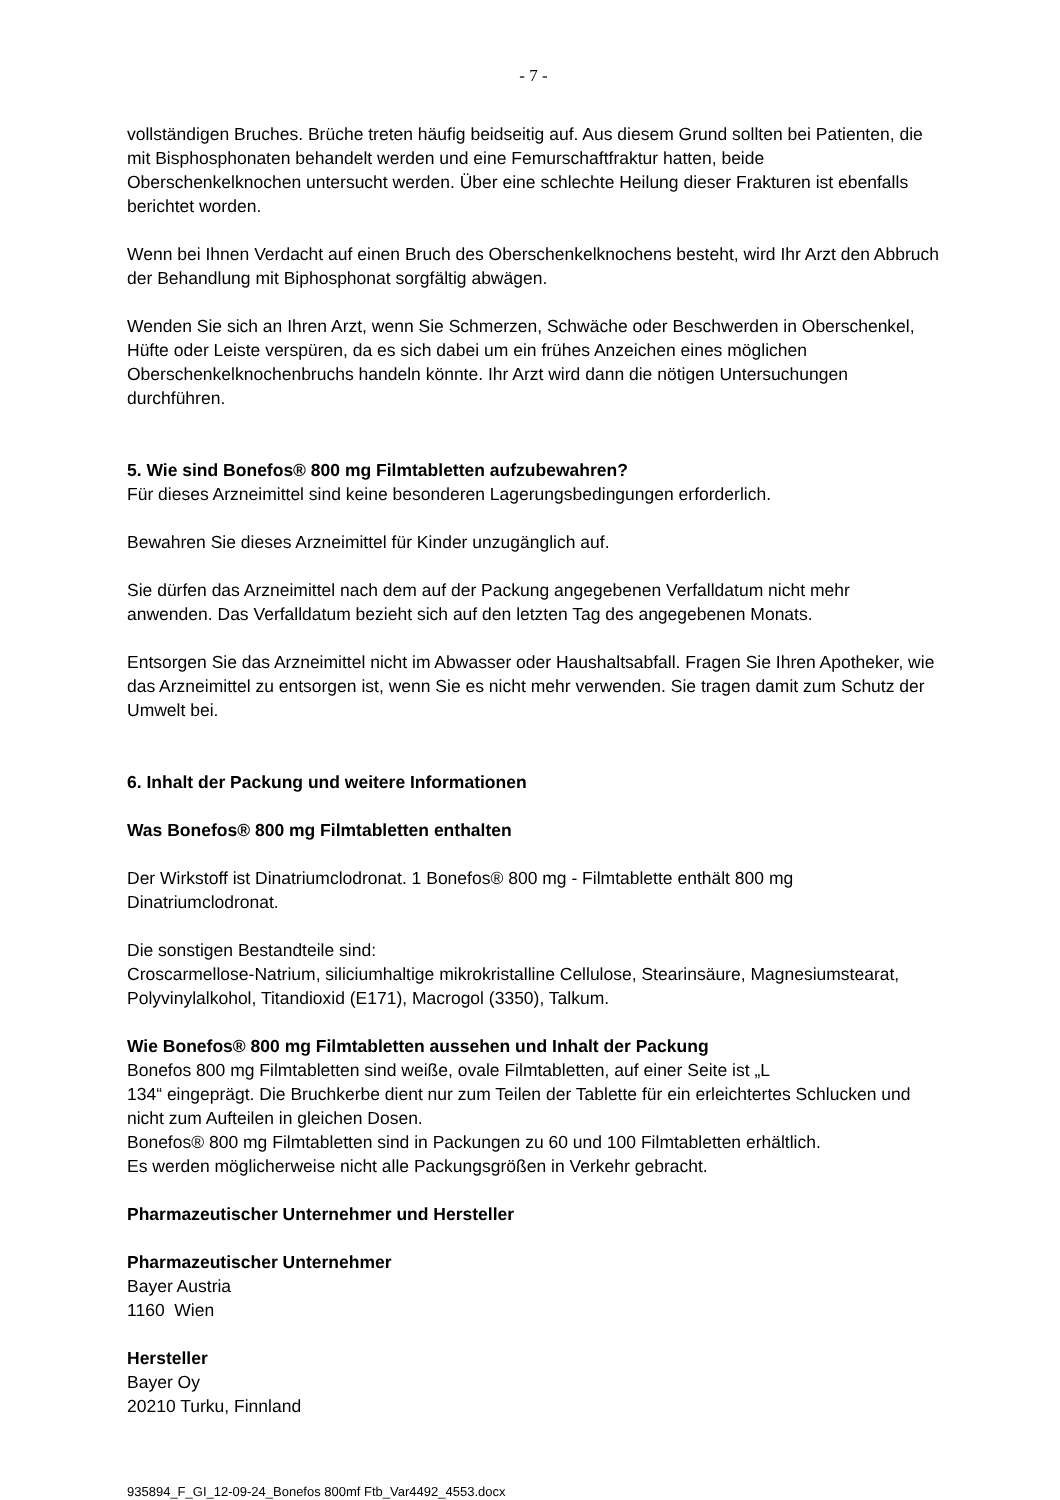- 7 -
vollständigen Bruches. Brüche treten häufig beidseitig auf. Aus diesem Grund sollten bei Patienten, die mit Bisphosphonaten behandelt werden und eine Femurschaftfraktur hatten, beide Oberschenkelknochen untersucht werden. Über eine schlechte Heilung dieser Frakturen ist ebenfalls berichtet worden.
Wenn bei Ihnen Verdacht auf einen Bruch des Oberschenkelknochens besteht, wird Ihr Arzt den Abbruch der Behandlung mit Biphosphonat sorgfältig abwägen.
Wenden Sie sich an Ihren Arzt, wenn Sie Schmerzen, Schwäche oder Beschwerden in Oberschenkel, Hüfte oder Leiste verspüren, da es sich dabei um ein frühes Anzeichen eines möglichen Oberschenkelknochenbruchs handeln könnte. Ihr Arzt wird dann die nötigen Untersuchungen durchführen.
5. Wie sind Bonefos® 800 mg Filmtabletten aufzubewahren?
Für dieses Arzneimittel sind keine besonderen Lagerungsbedingungen erforderlich.
Bewahren Sie dieses Arzneimittel für Kinder unzugänglich auf.
Sie dürfen das Arzneimittel nach dem auf der Packung angegebenen Verfalldatum nicht mehr anwenden. Das Verfalldatum bezieht sich auf den letzten Tag des angegebenen Monats.
Entsorgen Sie das Arzneimittel nicht im Abwasser oder Haushaltsabfall. Fragen Sie Ihren Apotheker, wie das Arzneimittel zu entsorgen ist, wenn Sie es nicht mehr verwenden. Sie tragen damit zum Schutz der Umwelt bei.
6. Inhalt der Packung und weitere Informationen
Was Bonefos® 800 mg Filmtabletten enthalten
Der Wirkstoff ist Dinatriumclodronat. 1 Bonefos® 800 mg - Filmtablette enthält 800 mg Dinatriumclodronat.
Die sonstigen Bestandteile sind:
Croscarmellose-Natrium, siliciumhaltige mikrokristalline Cellulose, Stearinsäure, Magnesiumstearat, Polyvinylalkohol, Titandioxid (E171), Macrogol (3350), Talkum.
Wie Bonefos® 800 mg Filmtabletten aussehen und Inhalt der Packung
Bonefos 800 mg Filmtabletten sind weiße, ovale Filmtabletten, auf einer Seite ist „L
134“ eingeprägt. Die Bruchkerbe dient nur zum Teilen der Tablette für ein erleichtertes Schlucken und nicht zum Aufteilen in gleichen Dosen.
Bonefos® 800 mg Filmtabletten sind in Packungen zu 60 und 100 Filmtabletten erhältlich.
Es werden möglicherweise nicht alle Packungsgrößen in Verkehr gebracht.
Pharmazeutischer Unternehmer und Hersteller
Pharmazeutischer Unternehmer
Bayer Austria
1160 Wien
Hersteller
Bayer Oy
20210 Turku, Finnland
935894_F_GI_12-09-24_Bonefos 800mf Ftb_Var4492_4553.docx